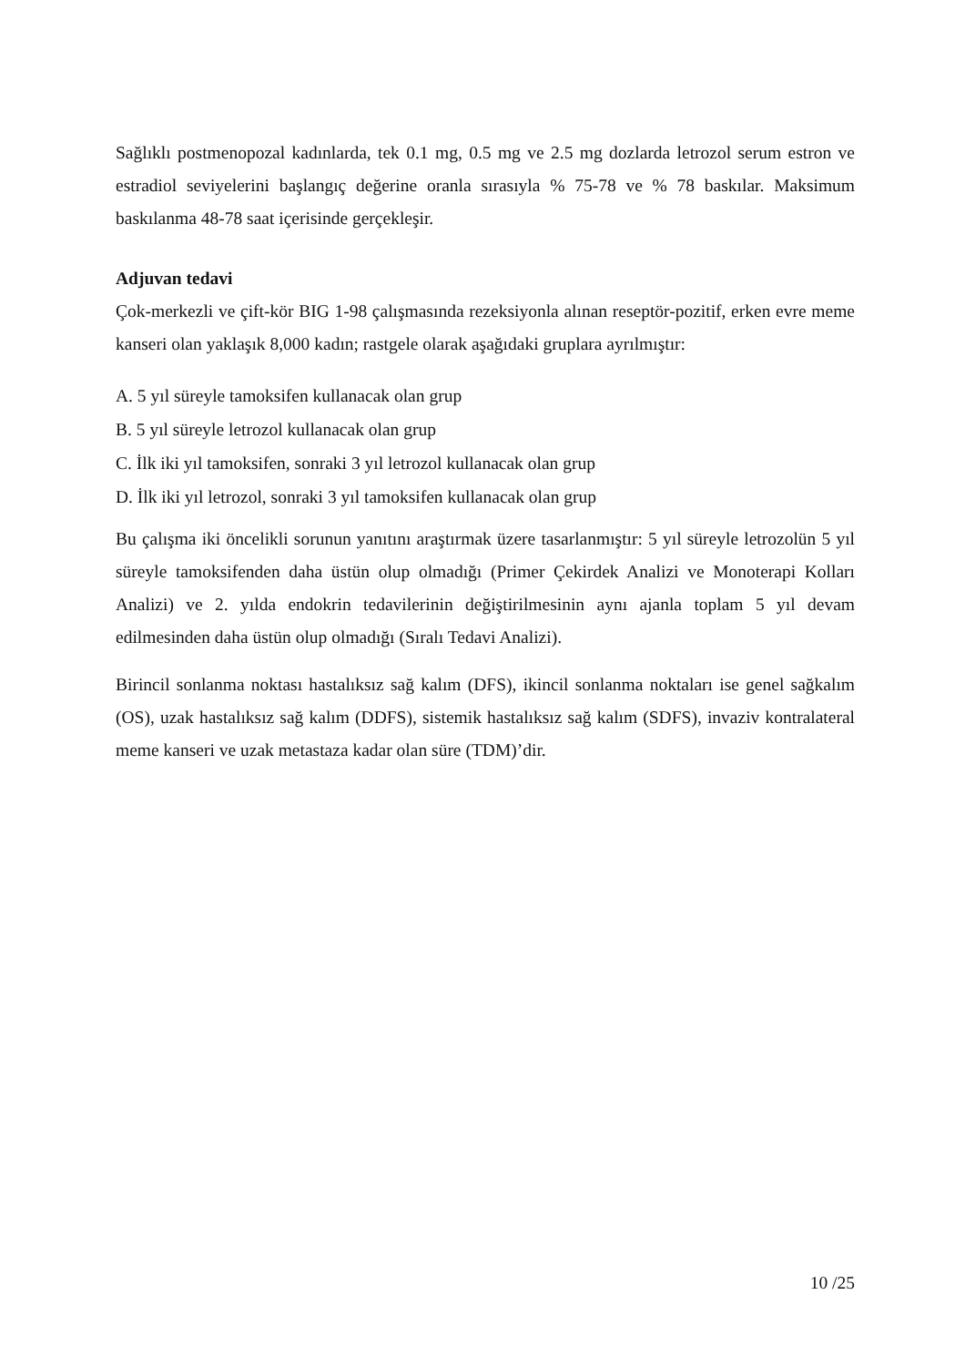Sağlıklı postmenopozal kadınlarda, tek 0.1 mg, 0.5 mg ve 2.5 mg dozlarda letrozol serum estron ve estradiol seviyelerini başlangıç değerine oranla sırasıyla % 75-78 ve % 78 baskılar. Maksimum baskılanma 48-78 saat içerisinde gerçekleşir.
Adjuvan tedavi
Çok-merkezli ve çift-kör BIG 1-98 çalışmasında rezeksiyonla alınan reseptör-pozitif, erken evre meme kanseri olan yaklaşık 8,000 kadın; rastgele olarak aşağıdaki gruplara ayrılmıştır:
A. 5 yıl süreyle tamoksifen kullanacak olan grup
B. 5 yıl süreyle letrozol kullanacak olan grup
C. İlk iki yıl tamoksifen, sonraki 3 yıl letrozol kullanacak olan grup
D. İlk iki yıl letrozol, sonraki 3 yıl tamoksifen kullanacak olan grup
Bu çalışma iki öncelikli sorunun yanıtını araştırmak üzere tasarlanmıştır: 5 yıl süreyle letrozolün 5 yıl süreyle tamoksifenden daha üstün olup olmadığı (Primer Çekirdek Analizi ve Monoterapi Kolları Analizi) ve 2. yılda endokrin tedavilerinin değiştirilmesinin aynı ajanla toplam 5 yıl devam edilmesinden daha üstün olup olmadığı (Sıralı Tedavi Analizi).
Birincil sonlanma noktası hastalıksız sağ kalım (DFS), ikincil sonlanma noktaları ise genel sağkalım (OS), uzak hastalıksız sağ kalım (DDFS), sistemik hastalıksız sağ kalım (SDFS), invaziv kontralateral meme kanseri ve uzak metastaza kadar olan süre (TDM)’dir.
10 /25